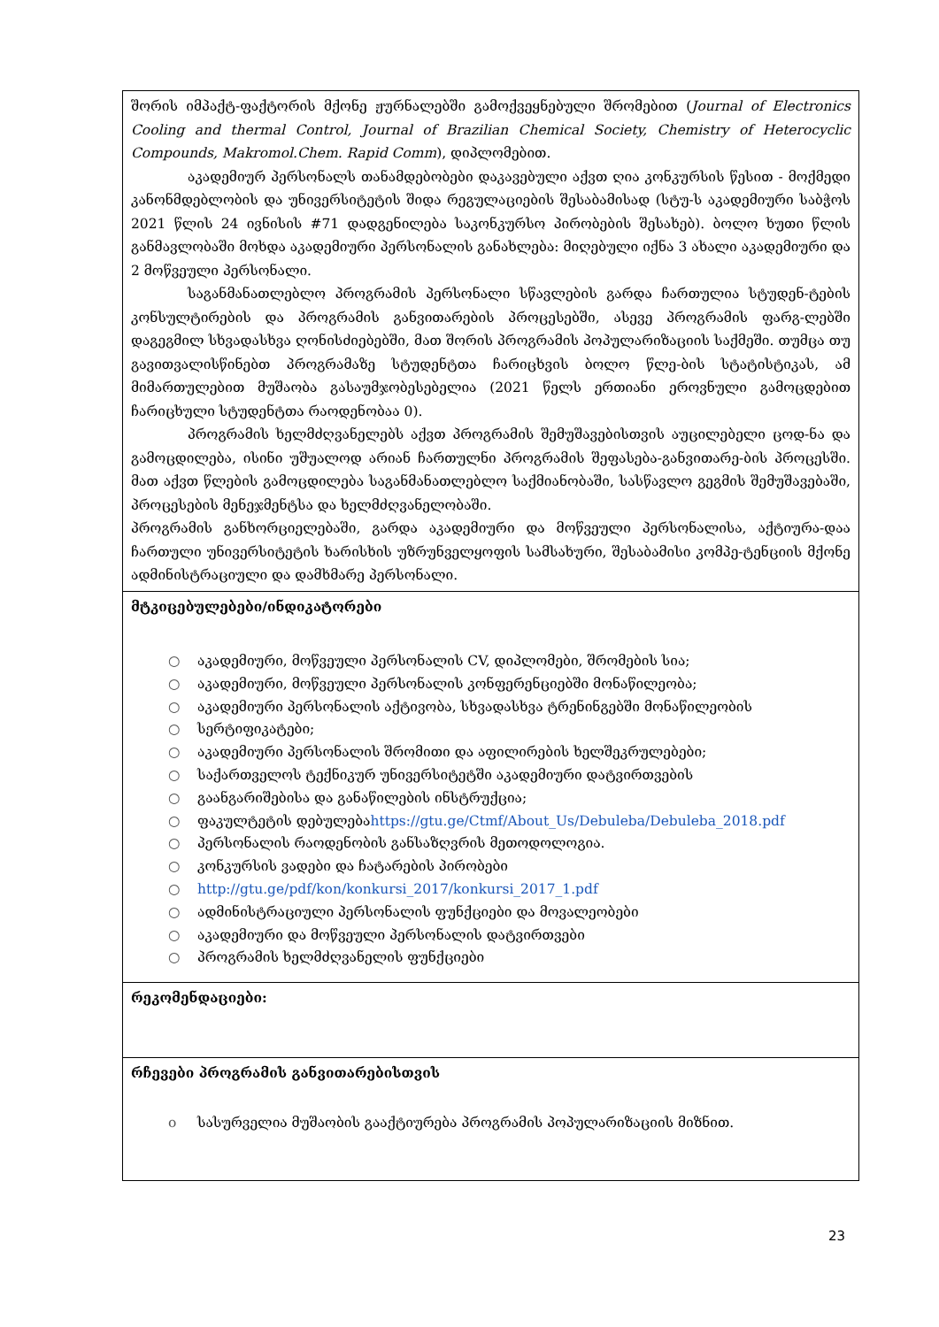| შორის იმპაქტ-ფაქტორის მქონე ჟურნალებში გამოქვეყნებული შრომებით ( Journal of Electronics Cooling and thermal Control, Journal of Brazilian Chemical Society, Chemistry of Heterocyclic Compounds, Makromol.Chem. Rapid Comm ), დიპლომებით. აკადემიურ პერსონალს თანამდებობები დაკავებული აქვთ ღია კონკურსის წესით - მოქმედი კანონმდებლობის და უნივერსიტეტის შიდა რეგულაციების შესაბამისად (სტუ-ს აკადემიური საბჭოს 2021 წლის 24 ივნისის #71 დადგენილება საკონკურსო პირობების შესახებ). ბოლო ხუთი წლის განმავლობაში მოხდა აკადემიური პერსონალის განახლება: მიღებული იქნა 3 ახალი აკადემიური და 2 მოწვეული პერსონალი. საგანმანათლებლო პროგრამის პერსონალი სწავლების გარდა ჩართულია სტუდენ-ტების კონსულტირების და პროგრამის განვითარების პროცესებში, ასევე პროგრამის ფარგ-ლებში დაგეგმილ სხვადასხვა ღონისძიებებში, მათ შორის პროგრამის პოპულარიზაციის საქმეში. თუმცა თუ გავითვალისწინებთ პროგრამაზე სტუდენტთა ჩარიცხვის ბოლო წლე-ბის სტატისტიკას, ამ მიმართულებით მუშაობა გასაუმჯობესებელია (2021 წელს ერთიანი ეროვნული გამოცდებით ჩარიცხული სტუდენტთა რაოდენობაა 0). პროგრამის ხელმძღვანელებს აქვთ პროგრამის შემუშავებისთვის აუცილებელი ცოდ-ნა და გამოცდილება, ისინი უშუალოდ არიან ჩართულნი პროგრამის შეფასება-განვითარე-ბის პროცესში. მათ აქვთ წლების გამოცდილება საგანმანათლებლო საქმიანობაში, სასწავლო გეგმის შემუშავებაში, პროცესების მენეჯმენტსა და ხელმძღვანელობაში. პროგრამის განხორციელებაში, გარდა აკადემიური და მოწვეული პერსონალისა, აქტიურა-დაა ჩართული უნივერსიტეტის ხარისხის უზრუნველყოფის სამსახური, შესაბამისი კომპე-ტენციის მქონე ადმინისტრაციული და დამხმარე პერსონალი. |
| მტკიცებულებები/ინდიკატორები ○ აკადემიური, მოწვეული პერსონალის CV, დიპლომები, შრომების სია; ○ აკადემიური, მოწვეული პერსონალის კონფერენციებში მონაწილეობა; ○ აკადემიური პერსონალის აქტივობა, სხვადასხვა ტრენინგებში მონაწილეობის ○ სერტიფიკატები; ○ აკადემიური პერსონალის შრომითი და აფილირების ხელშეკრულებები; ○ საქართველოს ტექნიკურ უნივერსიტეტში აკადემიური დატვირთვების ○ გაანგარიშებისა და განაწილების ინსტრუქცია; ○ ფაკულტეტის დებულება https://gtu.ge/Ctmf/About_Us/Debuleba/Debuleba_2018.pdf ○ პერსონალის რაოდენობის განსაზღვრის მეთოდოლოგია. ○ კონკურსის ვადები და ჩატარების პირობები ○ http://gtu.ge/pdf/kon/konkursi_2017/konkursi_2017_1.pdf ○ ადმინისტრაციული პერსონალის ფუნქციები და მოვალეობები ○ აკადემიური და მოწვეული პერსონალის დატვირთვები ○ პროგრამის ხელმძღვანელის ფუნქციები |
| რეკომენდაციები: |
| რჩევები პროგრამის განვითარებისთვის o სასურველია მუშაობის გააქტიურება პროგრამის პოპულარიზაციის მიზნით. |
23